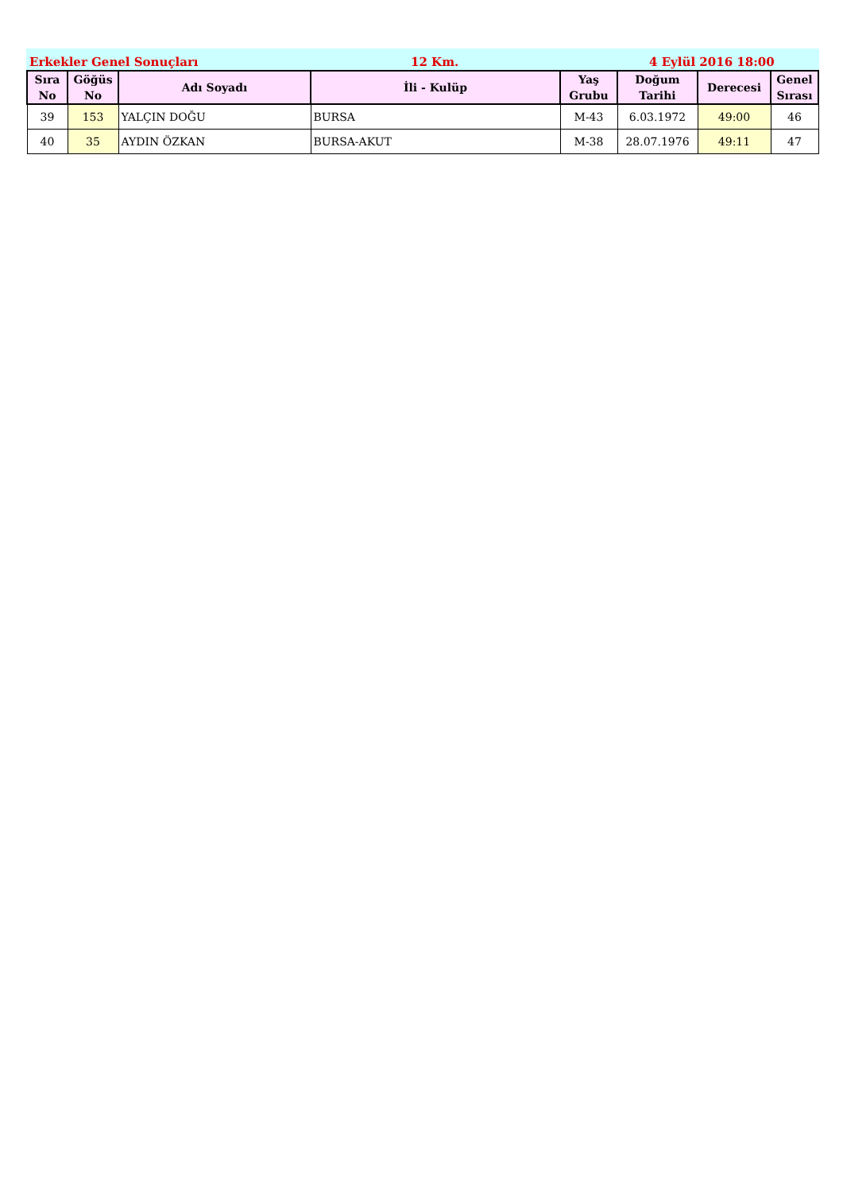Erkekler Genel Sonuçları 12 Km. 4 Eylül 2016 18:00
| Sıra No | Göğüs No | Adı Soyadı | İli - Kulüp | Yaş Grubu | Doğum Tarihi | Derecesi | Genel Sırası |
| --- | --- | --- | --- | --- | --- | --- | --- |
| 39 | 153 | YALÇIN DOĞU | BURSA | M-43 | 6.03.1972 | 49:00 | 46 |
| 40 | 35 | AYDIN ÖZKAN | BURSA-AKUT | M-38 | 28.07.1976 | 49:11 | 47 |